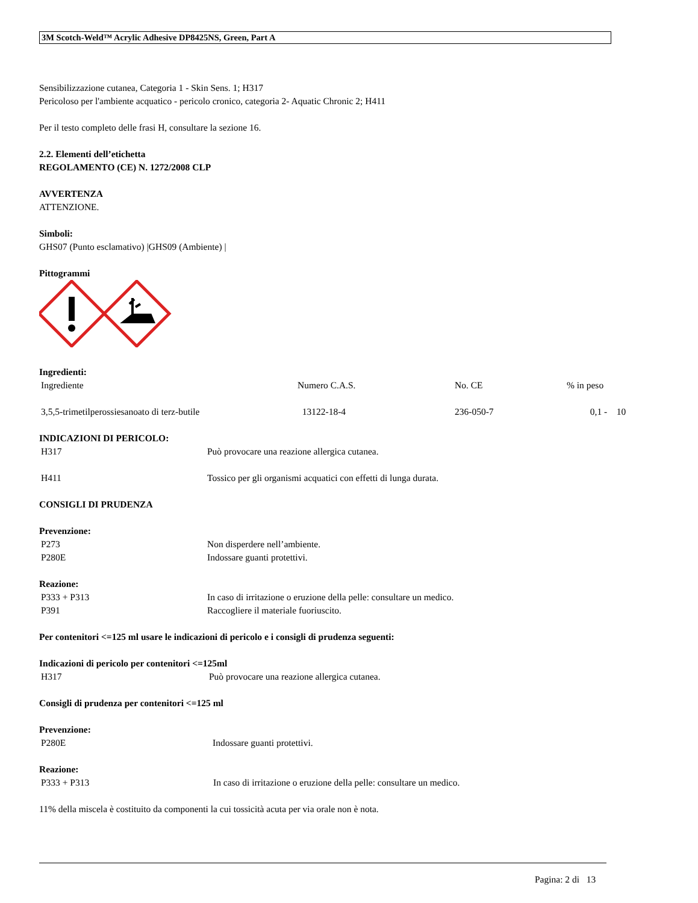3M Scotch-Weld™ Acrylic Adhesive DP8425NS, Green, Part A
Sensibilizzazione cutanea, Categoria 1 - Skin Sens. 1; H317
Pericoloso per l'ambiente acquatico - pericolo cronico, categoria 2- Aquatic Chronic 2; H411
Per il testo completo delle frasi H, consultare la sezione 16.
2.2. Elementi dell’etichetta
REGOLAMENTO (CE) N. 1272/2008 CLP
AVVERTENZA
ATTENZIONE.
Simboli:
GHS07 (Punto esclamativo) |GHS09 (Ambiente) |
Pittogrammi
Ingredienti:
| Ingrediente | Numero C.A.S. | No. CE | % in peso |
| 3,5,5-trimetilperossiesanoato di terz-butile | 13122-18-4 | 236-050-7 | 0,1 - 10 |
INDICAZIONI DI PERICOLO:
| H317 | Può provocare una reazione allergica cutanea. |
| H411 | Tossico per gli organismi acquatici con effetti di lunga durata. |
CONSIGLI DI PRUDENZA
Prevenzione:
| P273 | Non disperdere nell’ambiente. |
| P280E | Indossare guanti protettivi. |
Reazione:
| P333 + P313 | In caso di irritazione o eruzione della pelle: consultare un medico. |
| P391 | Raccogliere il materiale fuoriuscito. |
Per contenitori <=125 ml usare le indicazioni di pericolo e i consigli di prudenza seguenti:
Indicazioni di pericolo per contenitori <=125ml
| H317 | Può provocare una reazione allergica cutanea. |
Consigli di prudenza per contenitori <=125 ml
Prevenzione:
| P280E | Indossare guanti protettivi. |
Reazione:
| P333 + P313 | In caso di irritazione o eruzione della pelle: consultare un medico. |
11% della miscela è costituito da componenti la cui tossicità acuta per via orale non è nota.
Pagina: 2 di 13